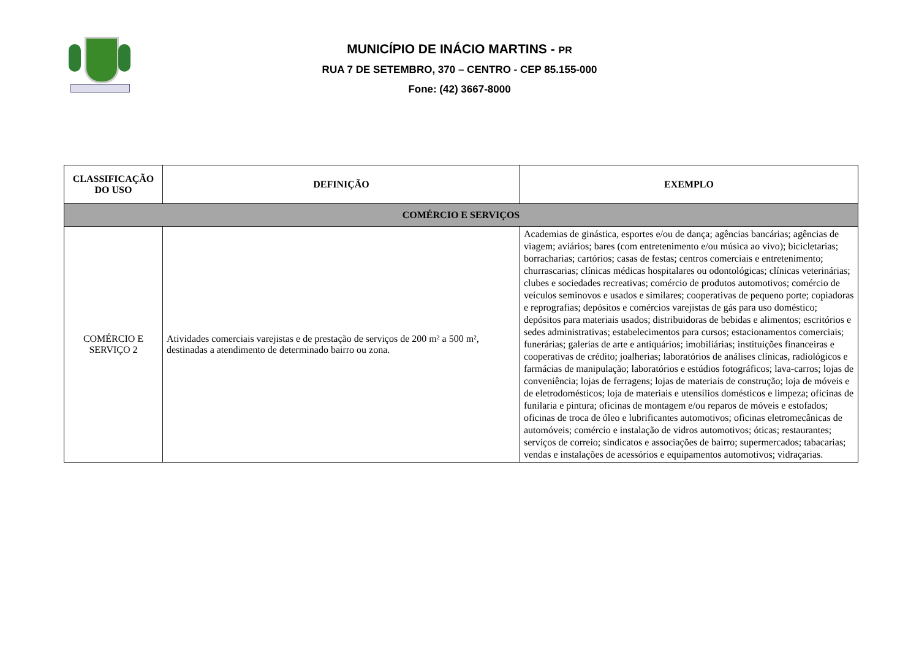MUNICÍPIO DE INÁCIO MARTINS - PR
RUA 7 DE SETEMBRO, 370 – CENTRO - CEP 85.155-000
Fone: (42) 3667-8000
| CLASSIFICAÇÃO DO USO | DEFINIÇÃO | EXEMPLO |
| --- | --- | --- |
| COMÉRCIO E SERVIÇOS | | |
| COMÉRCIO E SERVIÇO 2 | Atividades comerciais varejistas e de prestação de serviços de 200 m² a 500 m², destinadas a atendimento de determinado bairro ou zona. | Academias de ginástica, esportes e/ou de dança; agências bancárias; agências de viagem; aviários; bares (com entretenimento e/ou música ao vivo); bicicletarias; borracharias; cartórios; casas de festas; centros comerciais e entretenimento; churrascarias; clínicas médicas hospitalares ou odontológicas; clínicas veterinárias; clubes e sociedades recreativas; comércio de produtos automotivos; comércio de veículos seminovos e usados e similares; cooperativas de pequeno porte; copiadoras e reprografias; depósitos e comércios varejistas de gás para uso doméstico; depósitos para materiais usados; distribuidoras de bebidas e alimentos; escritórios e sedes administrativas; estabelecimentos para cursos; estacionamentos comerciais; funerárias; galerias de arte e antiquários; imobiliárias; instituições financeiras e cooperativas de crédito; joalherias; laboratórios de análises clínicas, radiológicos e farmácias de manipulação; laboratórios e estúdios fotográficos; lava-carros; lojas de conveniência; lojas de ferragens; lojas de materiais de construção; loja de móveis e de eletrodomésticos; loja de materiais e utensílios domésticos e limpeza; oficinas de funilaria e pintura; oficinas de montagem e/ou reparos de móveis e estofados; oficinas de troca de óleo e lubrificantes automotivos; oficinas eletromecânicas de automóveis; comércio e instalação de vidros automotivos; óticas; restaurantes; serviços de correio; sindicatos e associações de bairro; supermercados; tabacarias; vendas e instalações de acessórios e equipamentos automotivos; vidraçarias. |